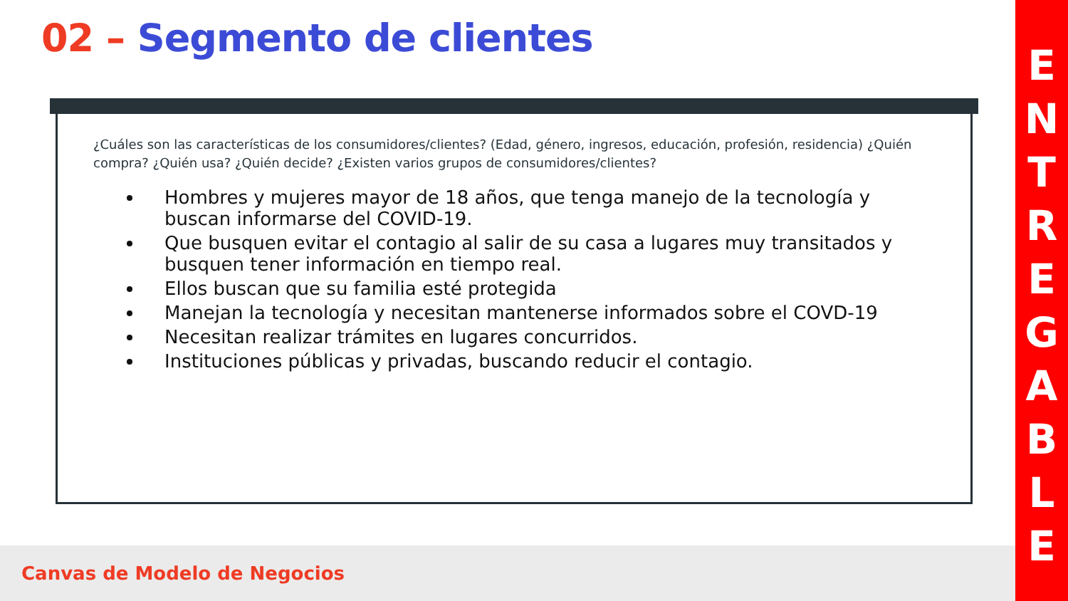02 – Segmento de clientes
¿Cuáles son las características de los consumidores/clientes? (Edad, género, ingresos, educación, profesión, residencia) ¿Quién compra? ¿Quién usa? ¿Quién decide? ¿Existen varios grupos de consumidores/clientes?
Hombres y mujeres mayor de 18 años, que tenga manejo de la tecnología y buscan informarse del COVID-19.
Que busquen evitar el contagio al salir de su casa a lugares muy transitados y busquen tener información en tiempo real.
Ellos buscan que su familia esté protegida
Manejan la tecnología y necesitan mantenerse informados sobre el COVD-19
Necesitan realizar trámites en lugares concurridos.
Instituciones públicas y privadas, buscando reducir el contagio.
Canvas de Modelo de Negocios
ENTREGABLE